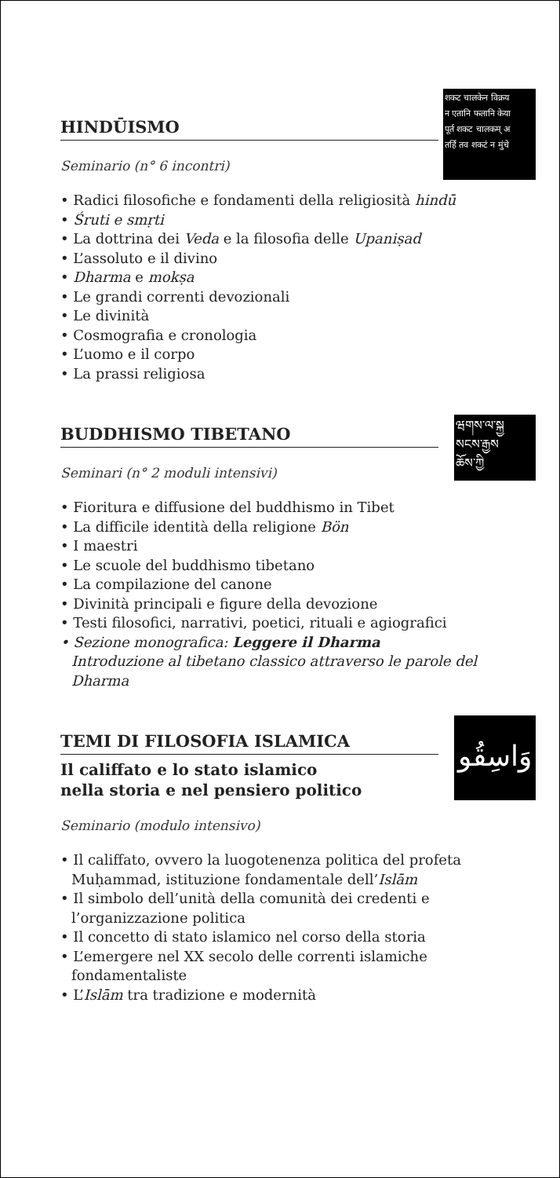शकट चालकेन विक्रय
न एतानि फलानि केया
पूर्त शकट चालकम् अ
तर्हि तव शकटं न मुंचे
HINDŪISMO
Seminario (n° 6 incontri)
• Radici filosofiche e fondamenti della religiosità hindū
• Śruti e smṛti
• La dottrina dei Veda e la filosofia delle Upaniṣad
• L’assoluto e il divino
• Dharma e mokṣa
• Le grandi correnti devozionali
• Le divinità
• Cosmografia e cronologia
• L’uomo e il corpo
• La prassi religiosa
ཝགས་ལ་སྐྱ
སངས་རྒྱས
ཆོས་ཀྱི
BUDDHISMO TIBETANO
Seminari (n° 2 moduli intensivi)
• Fioritura e diffusione del buddhismo in Tibet
• La difficile identità della religione Bön
• I maestri
• Le scuole del buddhismo tibetano
• La compilazione del canone
• Divinità principali e figure della devozione
• Testi filosofici, narrativi, poetici, rituali e agiografici
• Sezione monografica: Leggere il Dharma
Introduzione al tibetano classico attraverso le parole del Dharma
وَاسِقُو
TEMI DI FILOSOFIA ISLAMICA
Il califfato e lo stato islamico
nella storia e nel pensiero politico
Seminario (modulo intensivo)
• Il califfato, ovvero la luogotenenza politica del profeta Muḥammad, istituzione fondamentale dell’Islām
• Il simbolo dell’unità della comunità dei credenti e l’organizzazione politica
• Il concetto di stato islamico nel corso della storia
• L’emergere nel XX secolo delle correnti islamiche fondamentaliste
• L’Islām tra tradizione e modernità